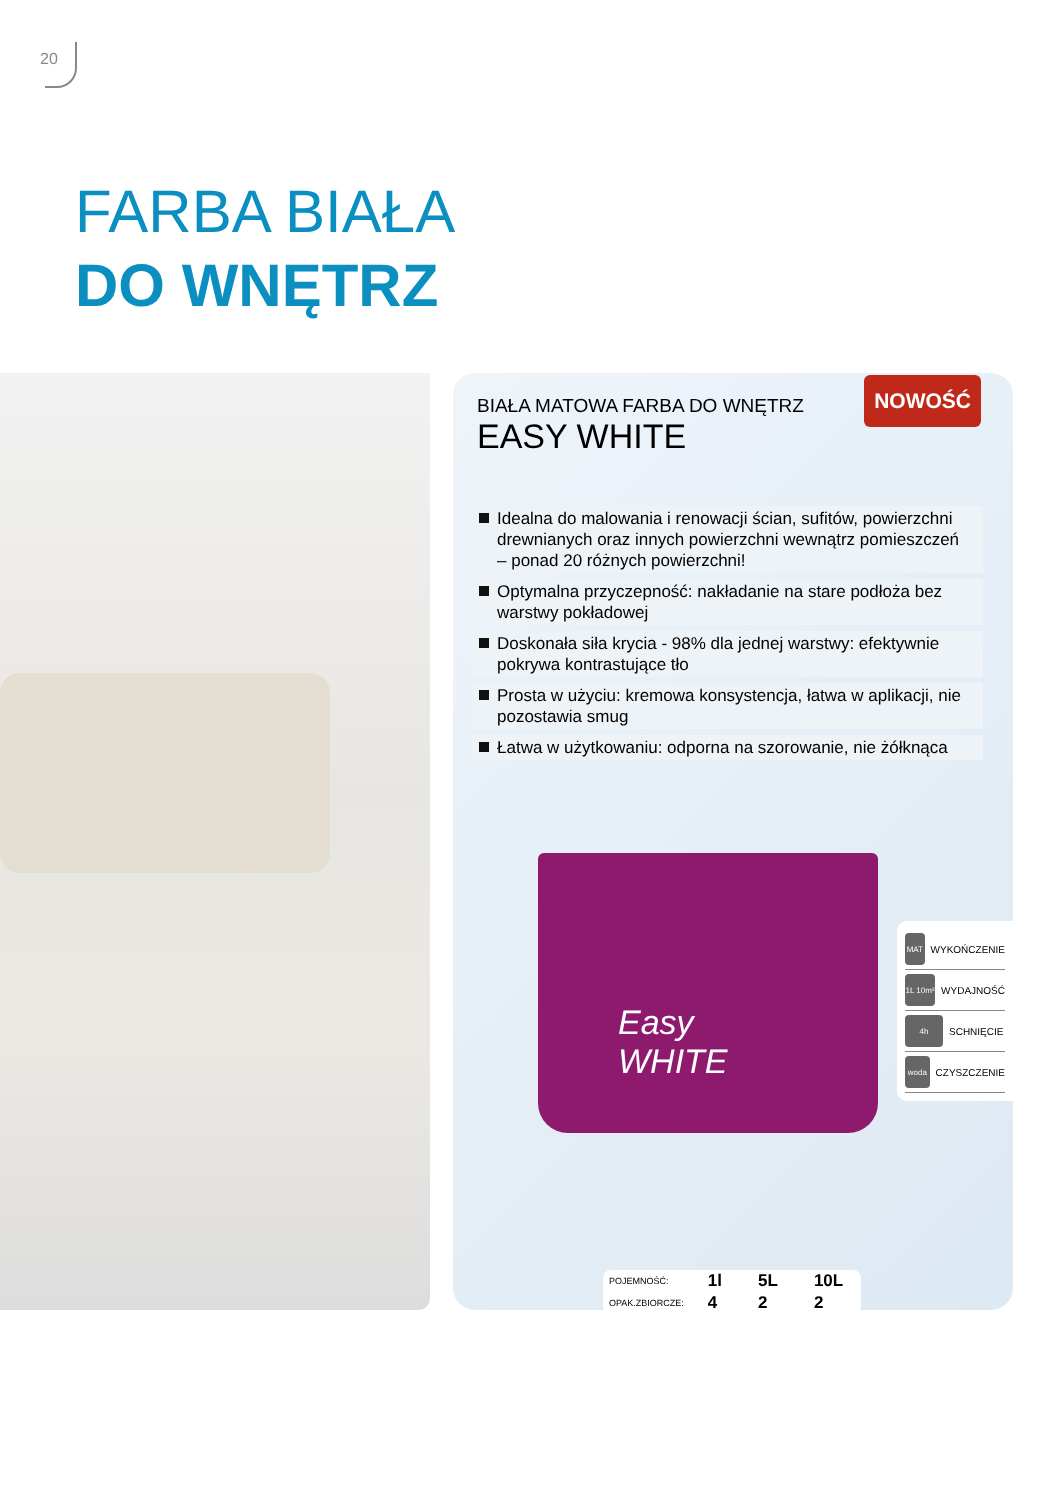20
FARBA BIAŁA
DO WNĘTRZ
NOWOŚĆ
BIAŁA MATOWA FARBA DO WNĘTRZ
EASY WHITE
Idealna do malowania i renowacji ścian, sufitów, powierzchni drewnianych oraz innych powierzchni wewnątrz pomieszczeń – ponad 20 różnych powierzchni!
Optymalna przyczepność: nakładanie na stare podłoża bez warstwy pokładowej
Doskonała siła krycia - 98% dla jednej warstwy: efektywnie pokrywa kontrastujące tło
Prosta w użyciu: kremowa konsystencja, łatwa w aplikacji, nie pozostawia smug
Łatwa w użytkowaniu: odporna na szorowanie, nie żółknąca
Easy
WHITE
MAT WYKOŃCZENIE
1L 10m² WYDAJNOŚĆ
4h SCHNIĘCIE
woda CZYSZCZENIE
| POJEMNOŚĆ: | 1l | 5L | 10L |
| OPAK.ZBIORCZE: | 4 | 2 | 2 |